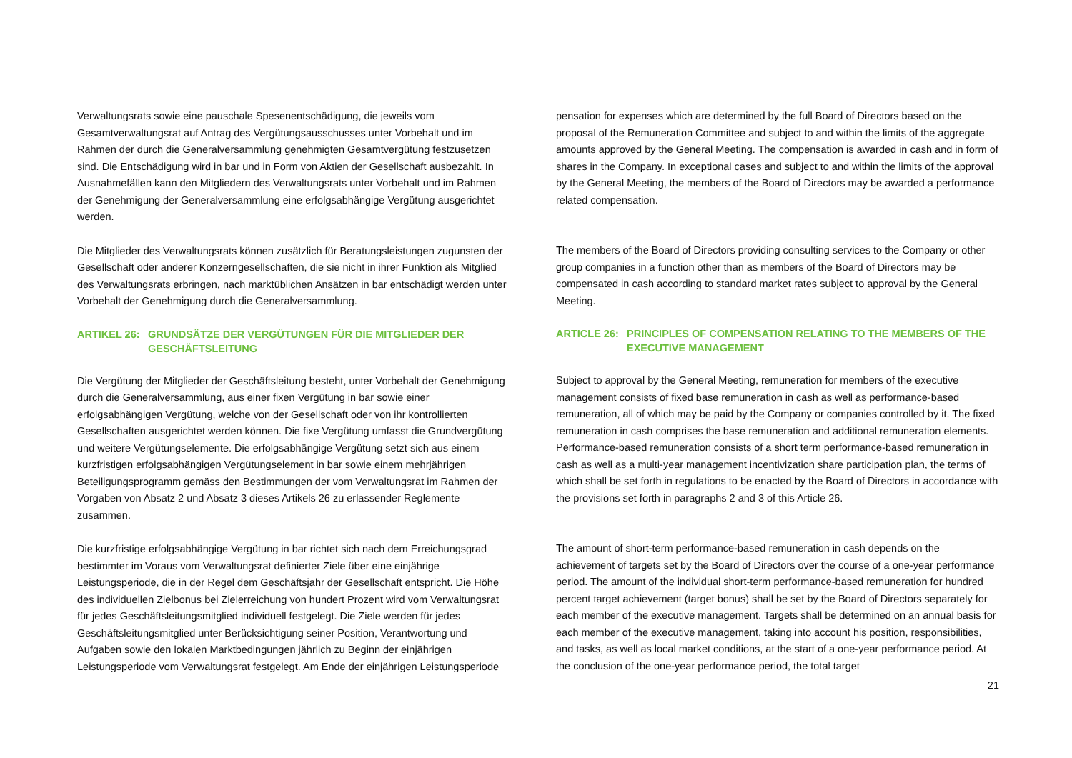Verwaltungsrats sowie eine pauschale Spesenentschädigung, die jeweils vom Gesamtverwaltungsrat auf Antrag des Vergütungsausschusses unter Vorbehalt und im Rahmen der durch die Generalversammlung genehmigten Gesamtvergütung festzusetzen sind. Die Entschädigung wird in bar und in Form von Aktien der Gesellschaft ausbezahlt. In Ausnahmefällen kann den Mitgliedern des Verwaltungsrats unter Vorbehalt und im Rahmen der Genehmigung der Generalversammlung eine erfolgsabhängige Vergütung ausgerichtet werden.
Die Mitglieder des Verwaltungsrats können zusätzlich für Beratungsleistungen zugunsten der Gesellschaft oder anderer Konzerngesellschaften, die sie nicht in ihrer Funktion als Mitglied des Verwaltungsrats erbringen, nach marktüblichen Ansätzen in bar entschädigt werden unter Vorbehalt der Genehmigung durch die Generalversammlung.
ARTIKEL 26: GRUNDSÄTZE DER VERGÜTUNGEN FÜR DIE MITGLIEDER DER GESCHÄFTSLEITUNG
Die Vergütung der Mitglieder der Geschäftsleitung besteht, unter Vorbehalt der Genehmigung durch die Generalversammlung, aus einer fixen Vergütung in bar sowie einer erfolgsabhängigen Vergütung, welche von der Gesellschaft oder von ihr kontrollierten Gesellschaften ausgerichtet werden können. Die fixe Vergütung umfasst die Grundvergütung und weitere Vergütungselemente. Die erfolgsabhängige Vergütung setzt sich aus einem kurzfristigen erfolgsabhängigen Vergütungselement in bar sowie einem mehrjährigen Beteiligungsprogramm gemäss den Bestimmungen der vom Verwaltungsrat im Rahmen der Vorgaben von Absatz 2 und Absatz 3 dieses Artikels 26 zu erlassender Reglemente zusammen.
Die kurzfristige erfolgsabhängige Vergütung in bar richtet sich nach dem Erreichungsgrad bestimmter im Voraus vom Verwaltungsrat definierter Ziele über eine einjährige Leistungsperiode, die in der Regel dem Geschäftsjahr der Gesellschaft entspricht. Die Höhe des individuellen Zielbonus bei Zielerreichung von hundert Prozent wird vom Verwaltungsrat für jedes Geschäftsleitungsmitglied individuell festgelegt. Die Ziele werden für jedes Geschäftsleitungsmitglied unter Berücksichtigung seiner Position, Verantwortung und Aufgaben sowie den lokalen Marktbedingungen jährlich zu Beginn der einjährigen Leistungsperiode vom Verwaltungsrat festgelegt. Am Ende der einjährigen Leistungsperiode
pensation for expenses which are determined by the full Board of Directors based on the proposal of the Remuneration Committee and subject to and within the limits of the aggregate amounts approved by the General Meeting. The compensation is awarded in cash and in form of shares in the Company. In exceptional cases and subject to and within the limits of the approval by the General Meeting, the members of the Board of Directors may be awarded a performance related compensation.
The members of the Board of Directors providing consulting services to the Company or other group companies in a function other than as members of the Board of Directors may be compensated in cash according to standard market rates subject to approval by the General Meeting.
ARTICLE 26: PRINCIPLES OF COMPENSATION RELATING TO THE MEMBERS OF THE EXECUTIVE MANAGEMENT
Subject to approval by the General Meeting, remuneration for members of the executive management consists of fixed base remuneration in cash as well as performance-based remuneration, all of which may be paid by the Company or companies controlled by it. The fixed remuneration in cash comprises the base remuneration and additional remuneration elements. Performance-based remuneration consists of a short term performance-based remuneration in cash as well as a multi-year management incentivization share participation plan, the terms of which shall be set forth in regulations to be enacted by the Board of Directors in accordance with the provisions set forth in paragraphs 2 and 3 of this Article 26.
The amount of short-term performance-based remuneration in cash depends on the achievement of targets set by the Board of Directors over the course of a one-year performance period. The amount of the individual short-term performance-based remuneration for hundred percent target achievement (target bonus) shall be set by the Board of Directors separately for each member of the executive management. Targets shall be determined on an annual basis for each member of the executive management, taking into account his position, responsibilities, and tasks, as well as local market conditions, at the start of a one-year performance period. At the conclusion of the one-year performance period, the total target
21